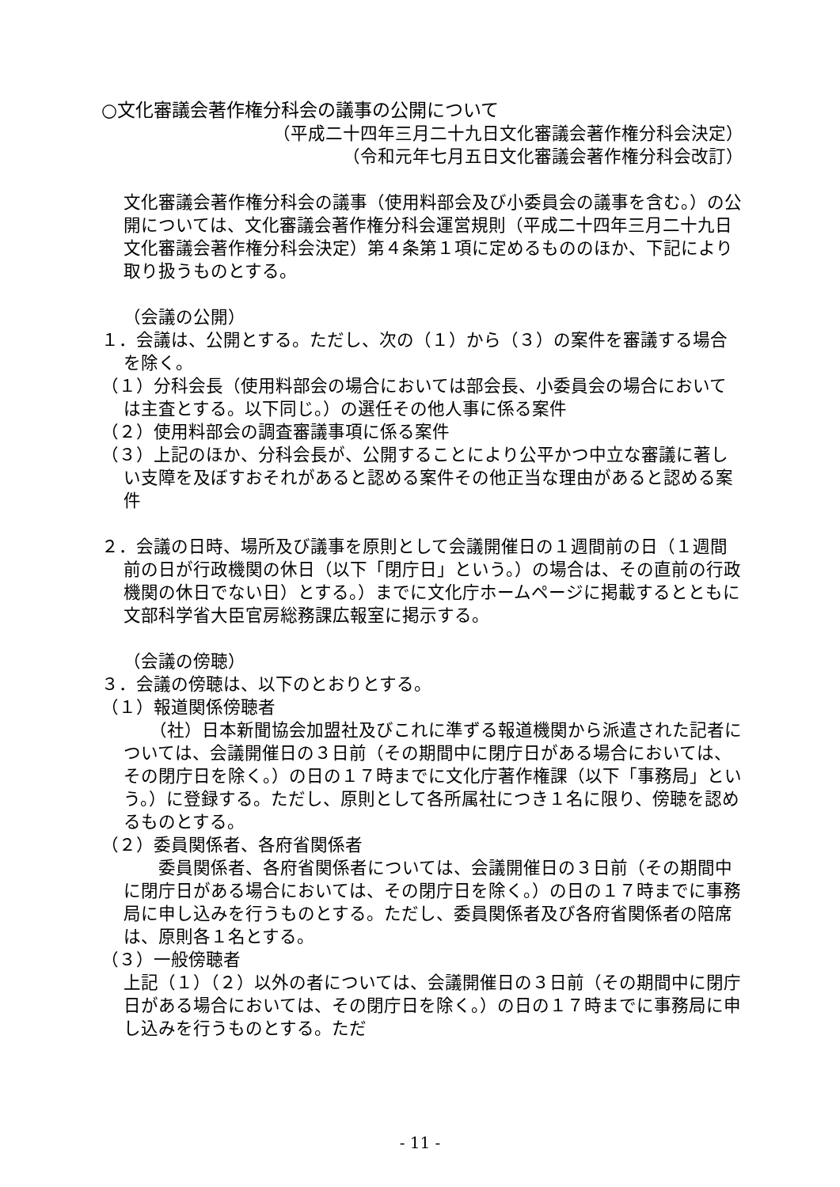○文化審議会著作権分科会の議事の公開について
（平成二十四年三月二十九日文化審議会著作権分科会決定）
（令和元年七月五日文化審議会著作権分科会改訂）
文化審議会著作権分科会の議事（使用料部会及び小委員会の議事を含む。）の公開については、文化審議会著作権分科会運営規則（平成二十四年三月二十九日文化審議会著作権分科会決定）第４条第１項に定めるもののほか、下記により取り扱うものとする。
（会議の公開）
１．会議は、公開とする。ただし、次の（１）から（３）の案件を審議する場合を除く。
（１）分科会長（使用料部会の場合においては部会長、小委員会の場合においては主査とする。以下同じ。）の選任その他人事に係る案件
（２）使用料部会の調査審議事項に係る案件
（３）上記のほか、分科会長が、公開することにより公平かつ中立な審議に著しい支障を及ぼすおそれがあると認める案件その他正当な理由があると認める案件
２．会議の日時、場所及び議事を原則として会議開催日の１週間前の日（１週間前の日が行政機関の休日（以下「閉庁日」という。）の場合は、その直前の行政機関の休日でない日）とする。）までに文化庁ホームページに掲載するとともに文部科学省大臣官房総務課広報室に掲示する。
（会議の傍聴）
３．会議の傍聴は、以下のとおりとする。
（１）報道関係傍聴者
　　（社）日本新聞協会加盟社及びこれに準ずる報道機関から派遣された記者については、会議開催日の３日前（その期間中に閉庁日がある場合においては、その閉庁日を除く。）の日の１７時までに文化庁著作権課（以下「事務局」という。）に登録する。ただし、原則として各所属社につき１名に限り、傍聴を認めるものとする。
（２）委員関係者、各府省関係者
　　委員関係者、各府省関係者については、会議開催日の３日前（その期間中に閉庁日がある場合においては、その閉庁日を除く。）の日の１７時までに事務局に申し込みを行うものとする。ただし、委員関係者及び各府省関係者の陪席は、原則各１名とする。
（３）一般傍聴者
上記（１）（２）以外の者については、会議開催日の３日前（その期間中に閉庁日がある場合においては、その閉庁日を除く。）の日の１７時までに事務局に申し込みを行うものとする。ただ
- 11 -